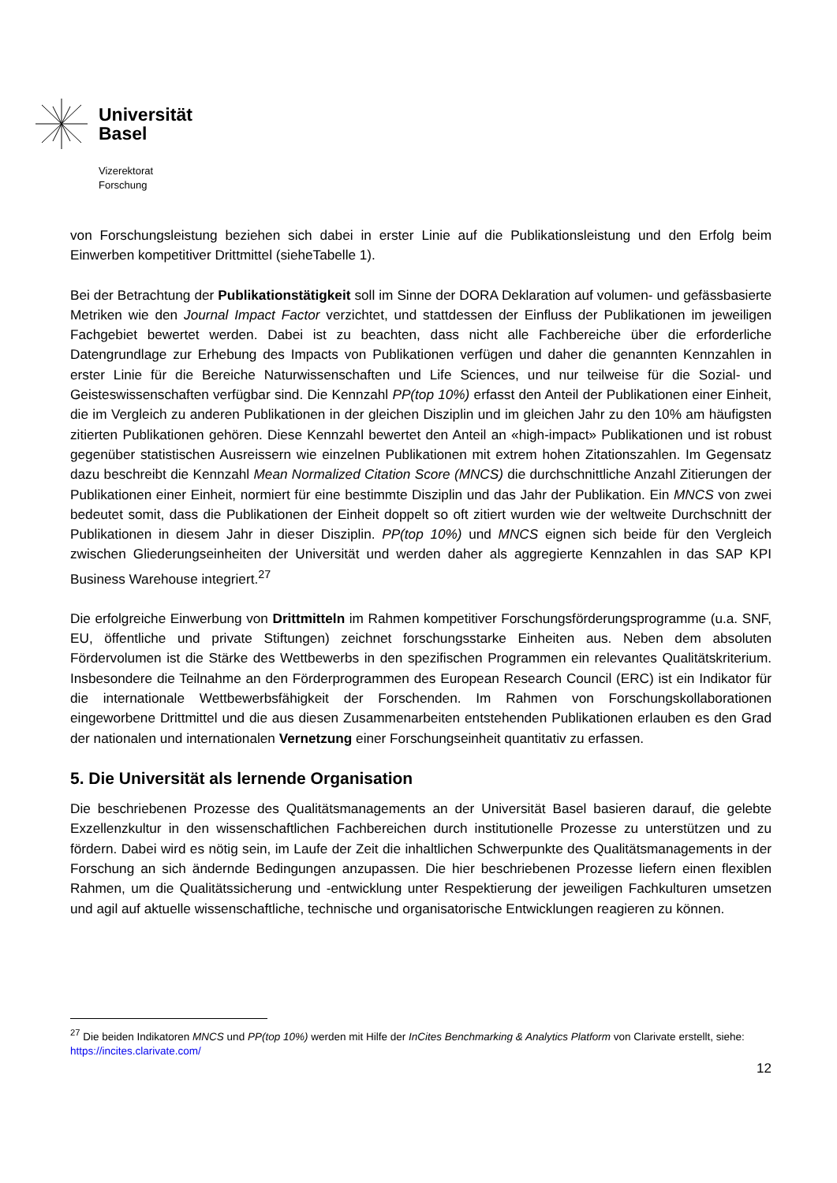Universität
Basel
Vizerektorat
Forschung
von Forschungsleistung beziehen sich dabei in erster Linie auf die Publikationsleistung und den Erfolg beim Einwerben kompetitiver Drittmittel (sieheTabelle 1).
Bei der Betrachtung der Publikationstätigkeit soll im Sinne der DORA Deklaration auf volumen- und gefässbasierte Metriken wie den Journal Impact Factor verzichtet, und stattdessen der Einfluss der Publikationen im jeweiligen Fachgebiet bewertet werden. Dabei ist zu beachten, dass nicht alle Fachbereiche über die erforderliche Datengrundlage zur Erhebung des Impacts von Publikationen verfügen und daher die genannten Kennzahlen in erster Linie für die Bereiche Naturwissenschaften und Life Sciences, und nur teilweise für die Sozial- und Geisteswissenschaften verfügbar sind. Die Kennzahl PP(top 10%) erfasst den Anteil der Publikationen einer Einheit, die im Vergleich zu anderen Publikationen in der gleichen Disziplin und im gleichen Jahr zu den 10% am häufigsten zitierten Publikationen gehören. Diese Kennzahl bewertet den Anteil an «high-impact» Publikationen und ist robust gegenüber statistischen Ausreissern wie einzelnen Publikationen mit extrem hohen Zitationszahlen. Im Gegensatz dazu beschreibt die Kennzahl Mean Normalized Citation Score (MNCS) die durchschnittliche Anzahl Zitierungen der Publikationen einer Einheit, normiert für eine bestimmte Disziplin und das Jahr der Publikation. Ein MNCS von zwei bedeutet somit, dass die Publikationen der Einheit doppelt so oft zitiert wurden wie der weltweite Durchschnitt der Publikationen in diesem Jahr in dieser Disziplin. PP(top 10%) und MNCS eignen sich beide für den Vergleich zwischen Gliederungseinheiten der Universität und werden daher als aggregierte Kennzahlen in das SAP KPI Business Warehouse integriert.<sup>27</sup>
Die erfolgreiche Einwerbung von Drittmitteln im Rahmen kompetitiver Forschungsförderungsprogramme (u.a. SNF, EU, öffentliche und private Stiftungen) zeichnet forschungsstarke Einheiten aus. Neben dem absoluten Fördervolumen ist die Stärke des Wettbewerbs in den spezifischen Programmen ein relevantes Qualitätskriterium. Insbesondere die Teilnahme an den Förderprogrammen des European Research Council (ERC) ist ein Indikator für die internationale Wettbewerbsfähigkeit der Forschenden. Im Rahmen von Forschungskollaborationen eingeworbene Drittmittel und die aus diesen Zusammenarbeiten entstehenden Publikationen erlauben es den Grad der nationalen und internationalen Vernetzung einer Forschungseinheit quantitativ zu erfassen.
5. Die Universität als lernende Organisation
Die beschriebenen Prozesse des Qualitätsmanagements an der Universität Basel basieren darauf, die gelebte Exzellenzkultur in den wissenschaftlichen Fachbereichen durch institutionelle Prozesse zu unterstützen und zu fördern. Dabei wird es nötig sein, im Laufe der Zeit die inhaltlichen Schwerpunkte des Qualitätsmanagements in der Forschung an sich ändernde Bedingungen anzupassen. Die hier beschriebenen Prozesse liefern einen flexiblen Rahmen, um die Qualitätssicherung und -entwicklung unter Respektierung der jeweiligen Fachkulturen umsetzen und agil auf aktuelle wissenschaftliche, technische und organisatorische Entwicklungen reagieren zu können.
<sup>27</sup> Die beiden Indikatoren MNCS und PP(top 10%) werden mit Hilfe der InCites Benchmarking & Analytics Platform von Clarivate erstellt, siehe: https://incites.clarivate.com/
12